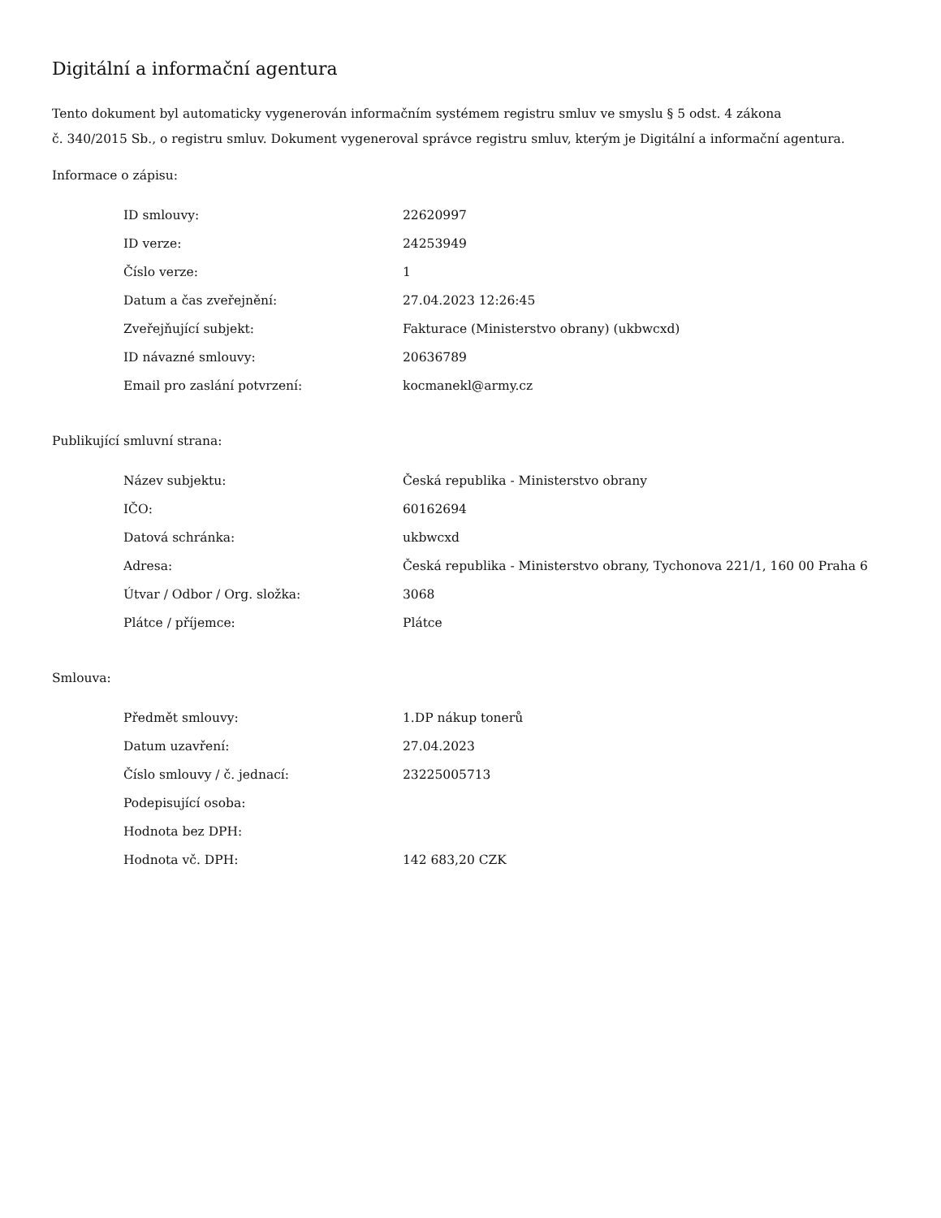Digitální a informační agentura
Tento dokument byl automaticky vygenerován informačním systémem registru smluv ve smyslu § 5 odst. 4 zákona
č. 340/2015 Sb., o registru smluv. Dokument vygeneroval správce registru smluv, kterým je Digitální a informační agentura.
Informace o zápisu:
| ID smlouvy: | 22620997 |
| ID verze: | 24253949 |
| Číslo verze: | 1 |
| Datum a čas zveřejnění: | 27.04.2023 12:26:45 |
| Zveřejňující subjekt: | Fakturace (Ministerstvo obrany) (ukbwcxd) |
| ID návazné smlouvy: | 20636789 |
| Email pro zaslání potvrzení: | kocmanekl@army.cz |
Publikující smluvní strana:
| Název subjektu: | Česká republika - Ministerstvo obrany |
| IČO: | 60162694 |
| Datová schránka: | ukbwcxd |
| Adresa: | Česká republika - Ministerstvo obrany, Tychonova 221/1, 160 00 Praha 6 |
| Útvar / Odbor / Org. složka: | 3068 |
| Plátce / příjemce: | Plátce |
Smlouva:
| Předmět smlouvy: | 1.DP nákup tonerů |
| Datum uzavření: | 27.04.2023 |
| Číslo smlouvy / č. jednací: | 23225005713 |
| Podepisující osoba: | |
| Hodnota bez DPH: | |
| Hodnota vč. DPH: | 142 683,20 CZK |